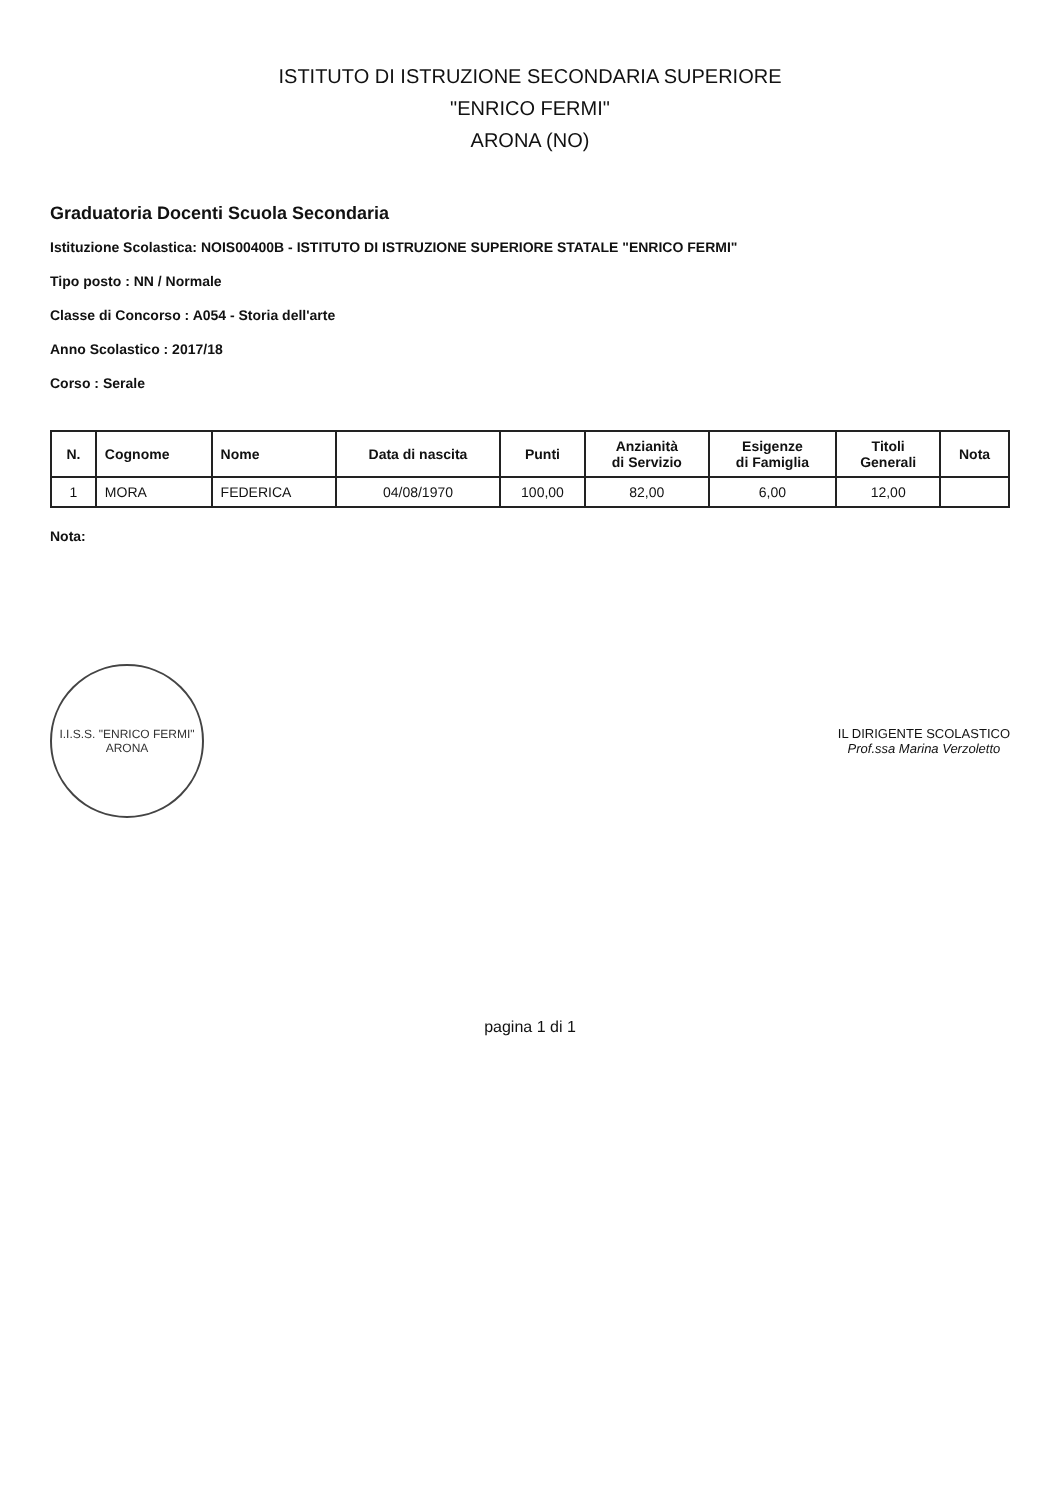ISTITUTO DI ISTRUZIONE SECONDARIA SUPERIORE
"ENRICO FERMI"
ARONA (NO)
Graduatoria Docenti Scuola Secondaria
Istituzione Scolastica: NOIS00400B - ISTITUTO DI ISTRUZIONE SUPERIORE STATALE "ENRICO FERMI"
Tipo posto : NN / Normale
Classe di Concorso : A054 - Storia dell'arte
Anno Scolastico : 2017/18
Corso : Serale
| N. | Cognome | Nome | Data di nascita | Punti | Anzianità di Servizio | Esigenze di Famiglia | Titoli Generali | Nota |
| --- | --- | --- | --- | --- | --- | --- | --- | --- |
| 1 | MORA | FEDERICA | 04/08/1970 | 100,00 | 82,00 | 6,00 | 12,00 | |
Nota:
I.I.S.S. "ENRICO FERMI"
ARONA
IL DIRIGENTE SCOLASTICO
Prof.ssa Marina Verzoletto
pagina 1 di 1